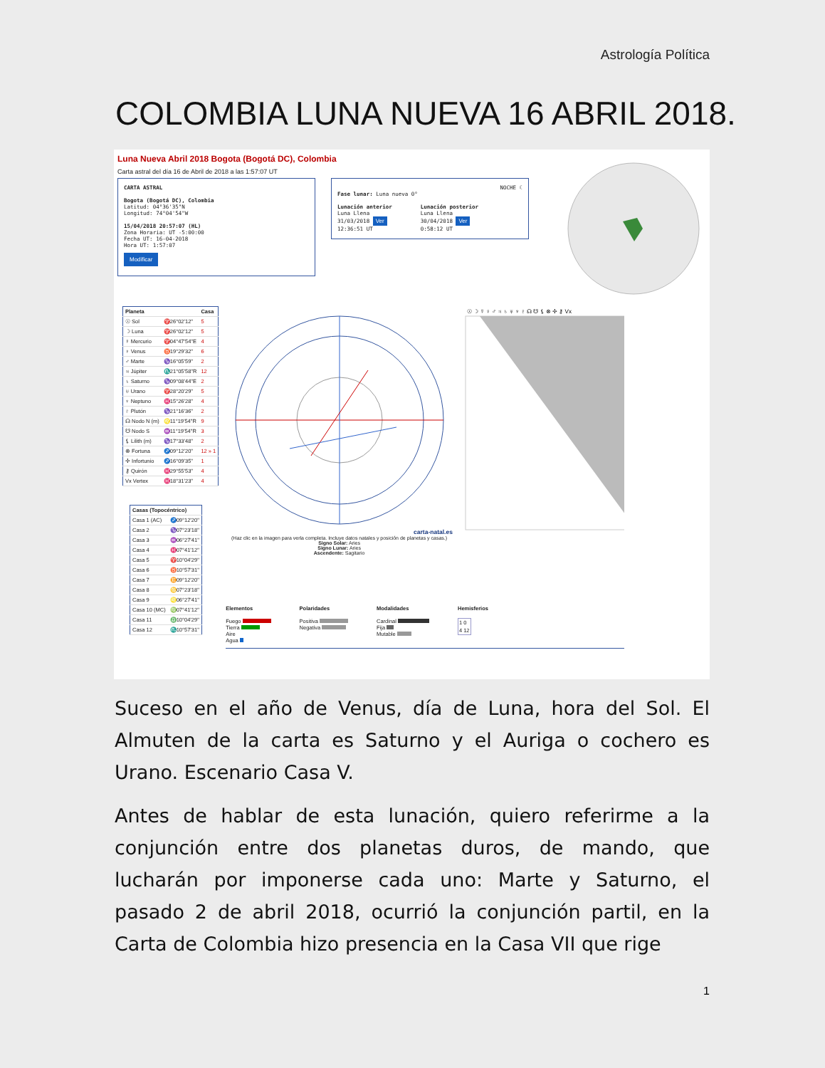Astrología Política
COLOMBIA LUNA NUEVA 16 ABRIL 2018.
Luna Nueva Abril 2018 Bogota (Bogotá DC), Colombia
Carta astral del día 16 de Abril de 2018 a las 1:57:07 UT
CARTA ASTRAL
Bogota (Bogotá DC), Colombia
Latitud: 04°36'35"N
Longitud: 74°04'54"W
15/04/2018 20:57:07 (HL)
Zona Horaria: UT -5:00:00
Fecha UT: 16-04-2018
Hora UT: 1:57:07
Modificar
NOCHE ☾
Fase lunar: Luna nueva 0°
Lunación anterior
Luna Llena
31/03/2018 Ver
12:36:51 UT
Lunación posterior
Luna Llena
30/04/2018 Ver
0:58:12 UT
| Planeta | | Casa |
| --- | --- | --- |
| ☉ Sol | ♈26°02'12" | 5 |
| ☽ Luna | ♈26°02'12" | 5 |
| ☿ Mercurio | ♈04°47'54"E | 4 |
| ♀ Venus | ♉19°29'32" | 6 |
| ♂ Marte | ♑16°05'59" | 2 |
| ♃ Júpiter | ♏21°05'58"R | 12 |
| ♄ Saturno | ♑09°08'44"E | 2 |
| ♅ Urano | ♈28°20'29" | 5 |
| ♆ Neptuno | ♓15°26'28" | 4 |
| ♇ Plutón | ♑21°16'36" | 2 |
| ☊ Nodo N (m) | ♌11°19'54"R | 9 |
| ☋ Nodo S | ♒11°19'54"R | 3 |
| ⚸ Lilith (m) | ♑17°33'48" | 2 |
| ⊗ Fortuna | ♐09°12'20" | 12 » 1 |
| ✢ Infortunio | ♐16°09'35" | 1 |
| ⚷ Quirón | ♓29°55'53" | 4 |
| Vx Vertex | ♓18°31'23" | 4 |
| Casas (Topocéntrico) | |
| --- | --- |
| Casa 1 (AC) | ♐09°12'20" |
| Casa 2 | ♑07°23'18" |
| Casa 3 | ♒06°27'41" |
| Casa 4 | ♓07°41'12" |
| Casa 5 | ♈10°04'29" |
| Casa 6 | ♉10°57'31" |
| Casa 7 | ♊09°12'20" |
| Casa 8 | ♋07°23'18" |
| Casa 9 | ♌06°27'41" |
| Casa 10 (MC) | ♍07°41'12" |
| Casa 11 | ♎10°04'29" |
| Casa 12 | ♏10°57'31" |
carta-natal.es
(Haz clic en la imagen para verla completa. Incluye datos natales y posición de planetas y casas.)
Signo Solar: Aries
Signo Lunar: Aries
Ascendente: Sagitario
☉ ☽ ☿ ♀ ♂ ♃ ♄ ♅ ♆ ♇ ☊ ☋ ⚸ ⊗ ✢ ⚷ Vx
Elementos
Fuego
Tierra
Aire
Agua
Polaridades
Positiva
Negativa
Modalidades
Cardinal
Fija
Mutable
Hemisferios
| 1 | 0 |
| 4 | 12 |
Suceso en el año de Venus, día de Luna, hora del Sol. El Almuten de la carta es Saturno y el Auriga o cochero es Urano. Escenario Casa V.
Antes de hablar de esta lunación, quiero referirme a la conjunción entre dos planetas duros, de mando, que lucharán por imponerse cada uno: Marte y Saturno, el pasado 2 de abril 2018, ocurrió la conjunción partil, en la Carta de Colombia hizo presencia en la Casa VII que rige
1